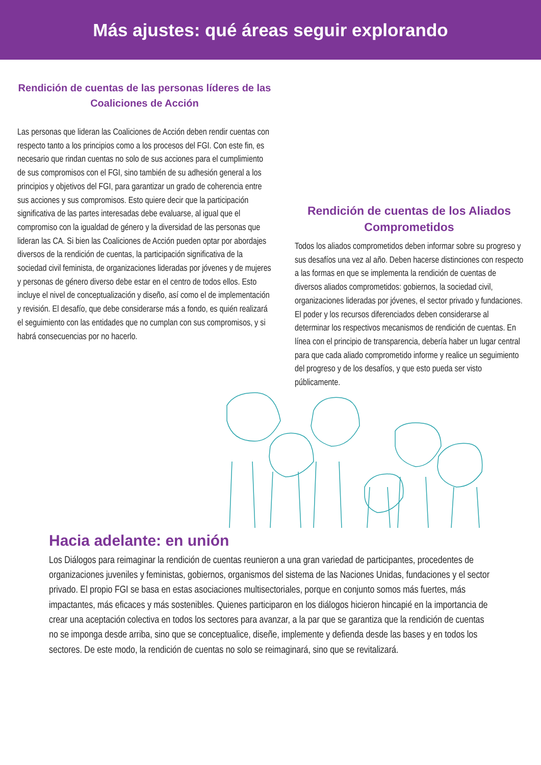Más ajustes: qué áreas seguir explorando
Rendición de cuentas de las personas líderes de las Coaliciones de Acción
Las personas que lideran las Coaliciones de Acción deben rendir cuentas con respecto tanto a los principios como a los procesos del FGI. Con este fin, es necesario que rindan cuentas no solo de sus acciones para el cumplimiento de sus compromisos con el FGI, sino también de su adhesión general a los principios y objetivos del FGI, para garantizar un grado de coherencia entre sus acciones y sus compromisos. Esto quiere decir que la participación significativa de las partes interesadas debe evaluarse, al igual que el compromiso con la igualdad de género y la diversidad de las personas que lideran las CA. Si bien las Coaliciones de Acción pueden optar por abordajes diversos de la rendición de cuentas, la participación significativa de la sociedad civil feminista, de organizaciones lideradas por jóvenes y de mujeres y personas de género diverso debe estar en el centro de todos ellos. Esto incluye el nivel de conceptualización y diseño, así como el de implementación y revisión. El desafío, que debe considerarse más a fondo, es quién realizará el seguimiento con las entidades que no cumplan con sus compromisos, y si habrá consecuencias por no hacerlo.
Rendición de cuentas de los Aliados Comprometidos
Todos los aliados comprometidos deben informar sobre su progreso y sus desafíos una vez al año. Deben hacerse distinciones con respecto a las formas en que se implementa la rendición de cuentas de diversos aliados comprometidos: gobiernos, la sociedad civil, organizaciones lideradas por jóvenes, el sector privado y fundaciones. El poder y los recursos diferenciados deben considerarse al determinar los respectivos mecanismos de rendición de cuentas. En línea con el principio de transparencia, debería haber un lugar central para que cada aliado comprometido informe y realice un seguimiento del progreso y de los desafíos, y que esto pueda ser visto públicamente.
Hacia adelante: en unión
Los Diálogos para reimaginar la rendición de cuentas reunieron a una gran variedad de participantes, procedentes de organizaciones juveniles y feministas, gobiernos, organismos del sistema de las Naciones Unidas, fundaciones y el sector privado. El propio FGI se basa en estas asociaciones multisectoriales, porque en conjunto somos más fuertes, más impactantes, más eficaces y más sostenibles. Quienes participaron en los diálogos hicieron hincapié en la importancia de crear una aceptación colectiva en todos los sectores para avanzar, a la par que se garantiza que la rendición de cuentas no se imponga desde arriba, sino que se conceptualice, diseñe, implemente y defienda desde las bases y en todos los sectores. De este modo, la rendición de cuentas no solo se reimaginará, sino que se revitalizará.